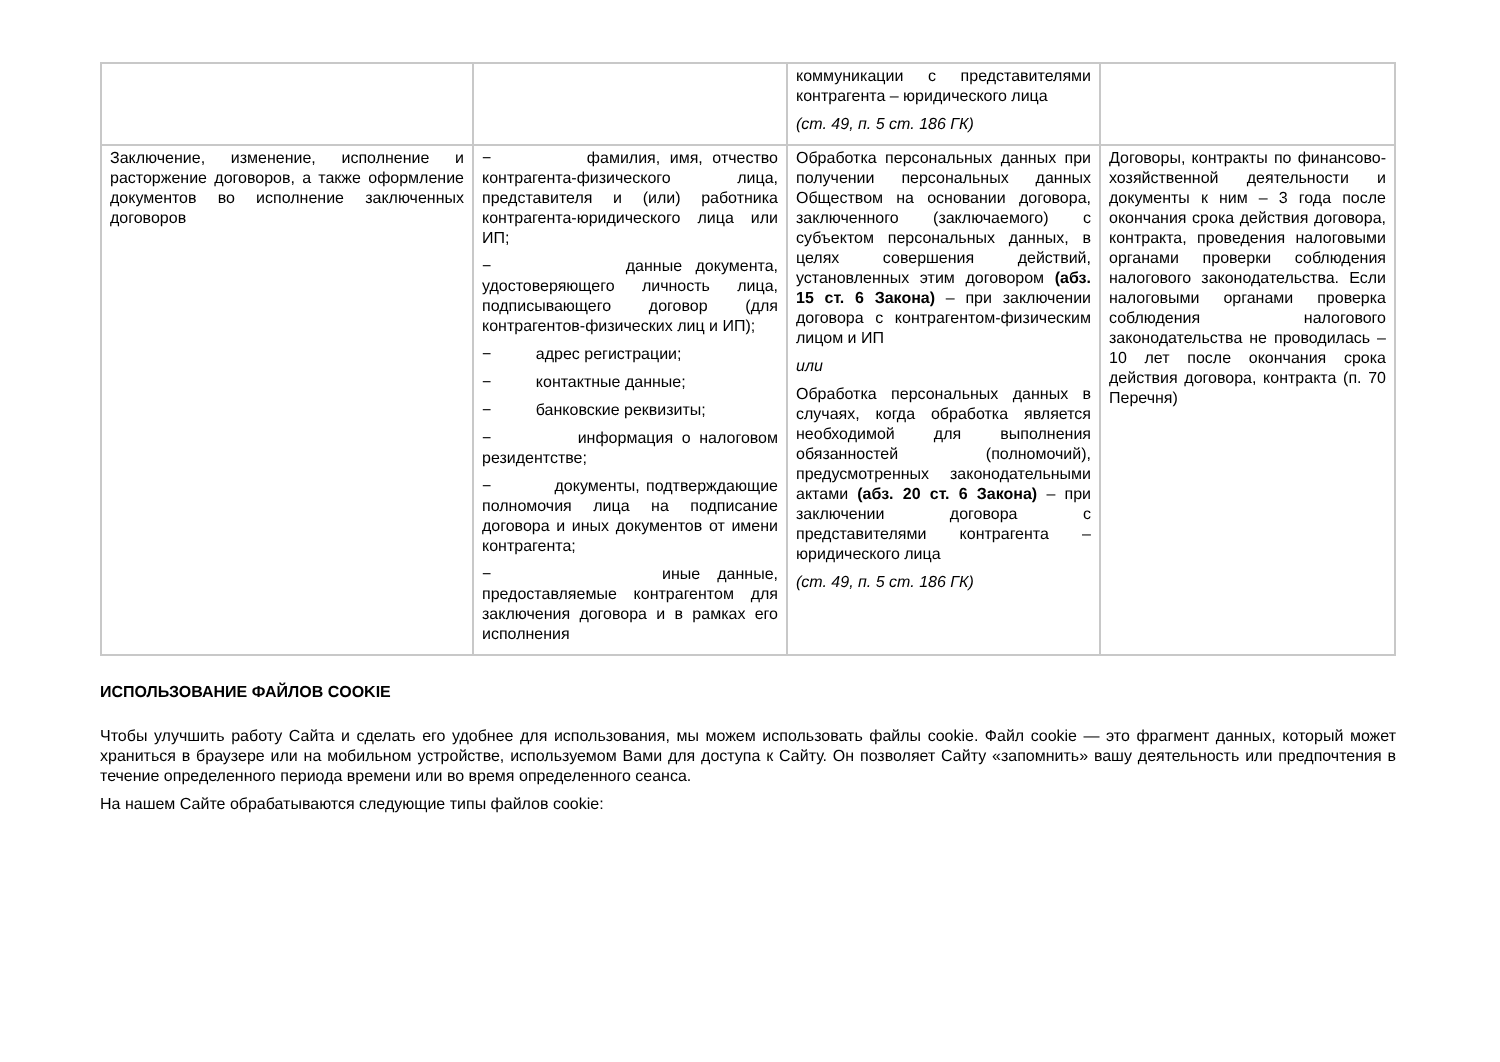| | | коммуникации с представителями контрагента – юридического лица (ст. 49, п. 5 ст. 186 ГК) | |
| Заключение, изменение, исполнение и расторжение договоров, а также оформление документов во исполнение заключенных договоров | − фамилия, имя, отчество контрагента-физического лица, представителя и (или) работника контрагента-юридического лица или ИП; − данные документа, удостоверяющего личность лица, подписывающего договор (для контрагентов-физических лиц и ИП); − адрес регистрации; − контактные данные; − банковские реквизиты; − информация о налоговом резидентстве; − документы, подтверждающие полномочия лица на подписание договора и иных документов от имени контрагента; − иные данные, предоставляемые контрагентом для заключения договора и в рамках его исполнения | Обработка персональных данных при получении персональных данных Обществом на основании договора, заключенного (заключаемого) с субъектом персональных данных, в целях совершения действий, установленных этим договором (абз. 15 ст. 6 Закона) – при заключении договора с контрагентом-физическим лицом и ИП или Обработка персональных данных в случаях, когда обработка является необходимой для выполнения обязанностей (полномочий), предусмотренных законодательными актами (абз. 20 ст. 6 Закона) – при заключении договора с представителями контрагента – юридического лица (ст. 49, п. 5 ст. 186 ГК) | Договоры, контракты по финансово-хозяйственной деятельности и документы к ним – 3 года после окончания срока действия договора, контракта, проведения налоговыми органами проверки соблюдения налогового законодательства. Если налоговыми органами проверка соблюдения налогового законодательства не проводилась – 10 лет после окончания срока действия договора, контракта (п. 70 Перечня) |
ИСПОЛЬЗОВАНИЕ ФАЙЛОВ COOKIE
Чтобы улучшить работу Сайта и сделать его удобнее для использования, мы можем использовать файлы cookie. Файл cookie — это фрагмент данных, который может храниться в браузере или на мобильном устройстве, используемом Вами для доступа к Сайту. Он позволяет Сайту «запомнить» вашу деятельность или предпочтения в течение определенного периода времени или во время определенного сеанса.
На нашем Сайте обрабатываются следующие типы файлов cookie: